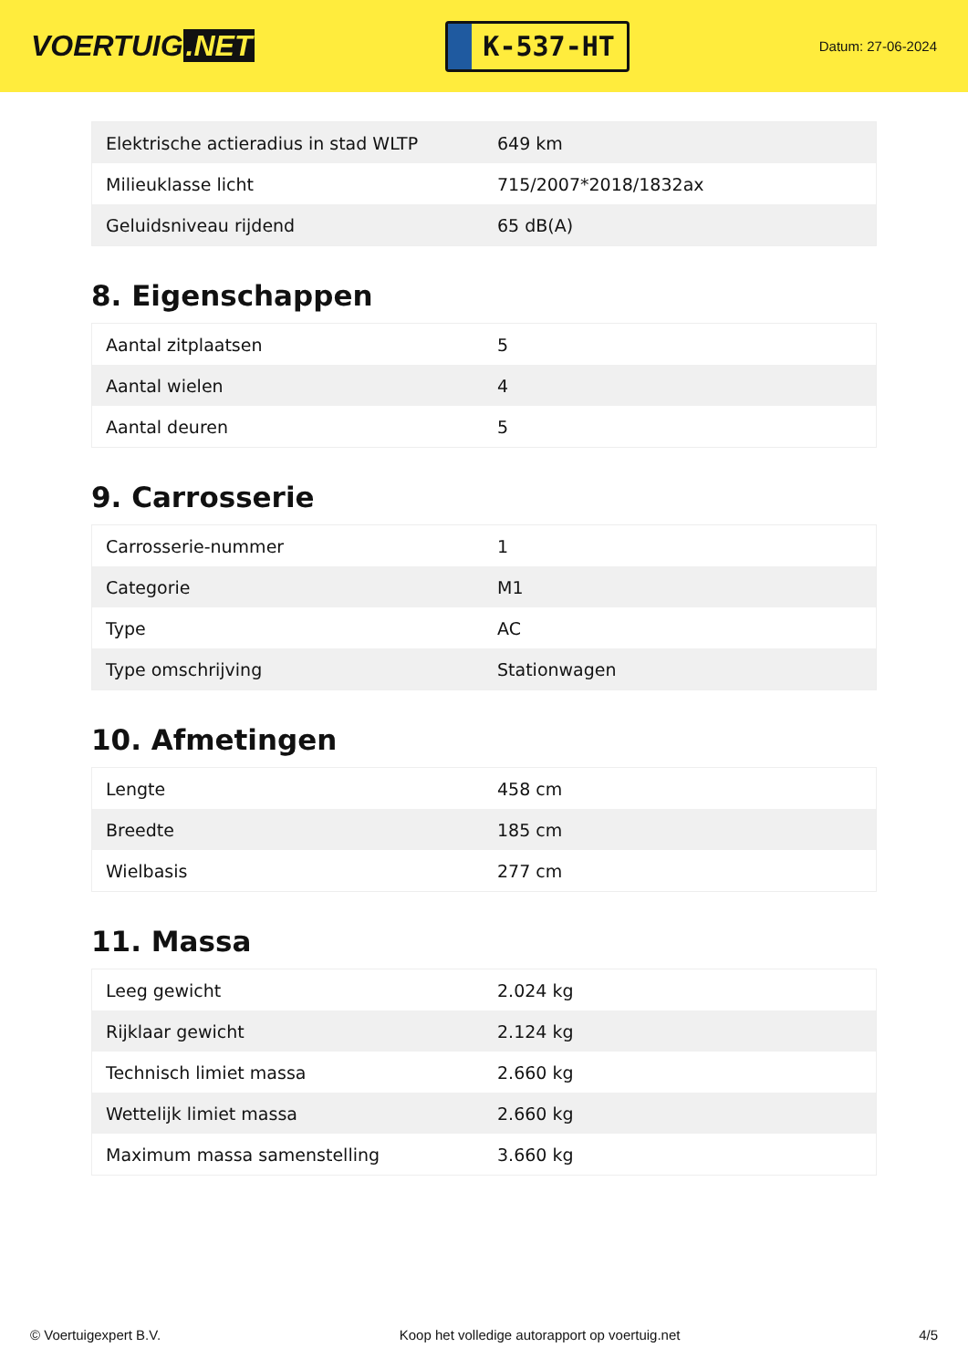VOERTUIG.NET
K-537-HT
Datum: 27-06-2024
| Elektrische actieradius in stad WLTP | 649 km |
| Milieuklasse licht | 715/2007*2018/1832ax |
| Geluidsniveau rijdend | 65 dB(A) |
8. Eigenschappen
| Aantal zitplaatsen | 5 |
| Aantal wielen | 4 |
| Aantal deuren | 5 |
9. Carrosserie
| Carrosserie-nummer | 1 |
| Categorie | M1 |
| Type | AC |
| Type omschrijving | Stationwagen |
10. Afmetingen
| Lengte | 458 cm |
| Breedte | 185 cm |
| Wielbasis | 277 cm |
11. Massa
| Leeg gewicht | 2.024 kg |
| Rijklaar gewicht | 2.124 kg |
| Technisch limiet massa | 2.660 kg |
| Wettelijk limiet massa | 2.660 kg |
| Maximum massa samenstelling | 3.660 kg |
© Voertuigexpert B.V. Koop het volledige autorapport op voertuig.net 4/5